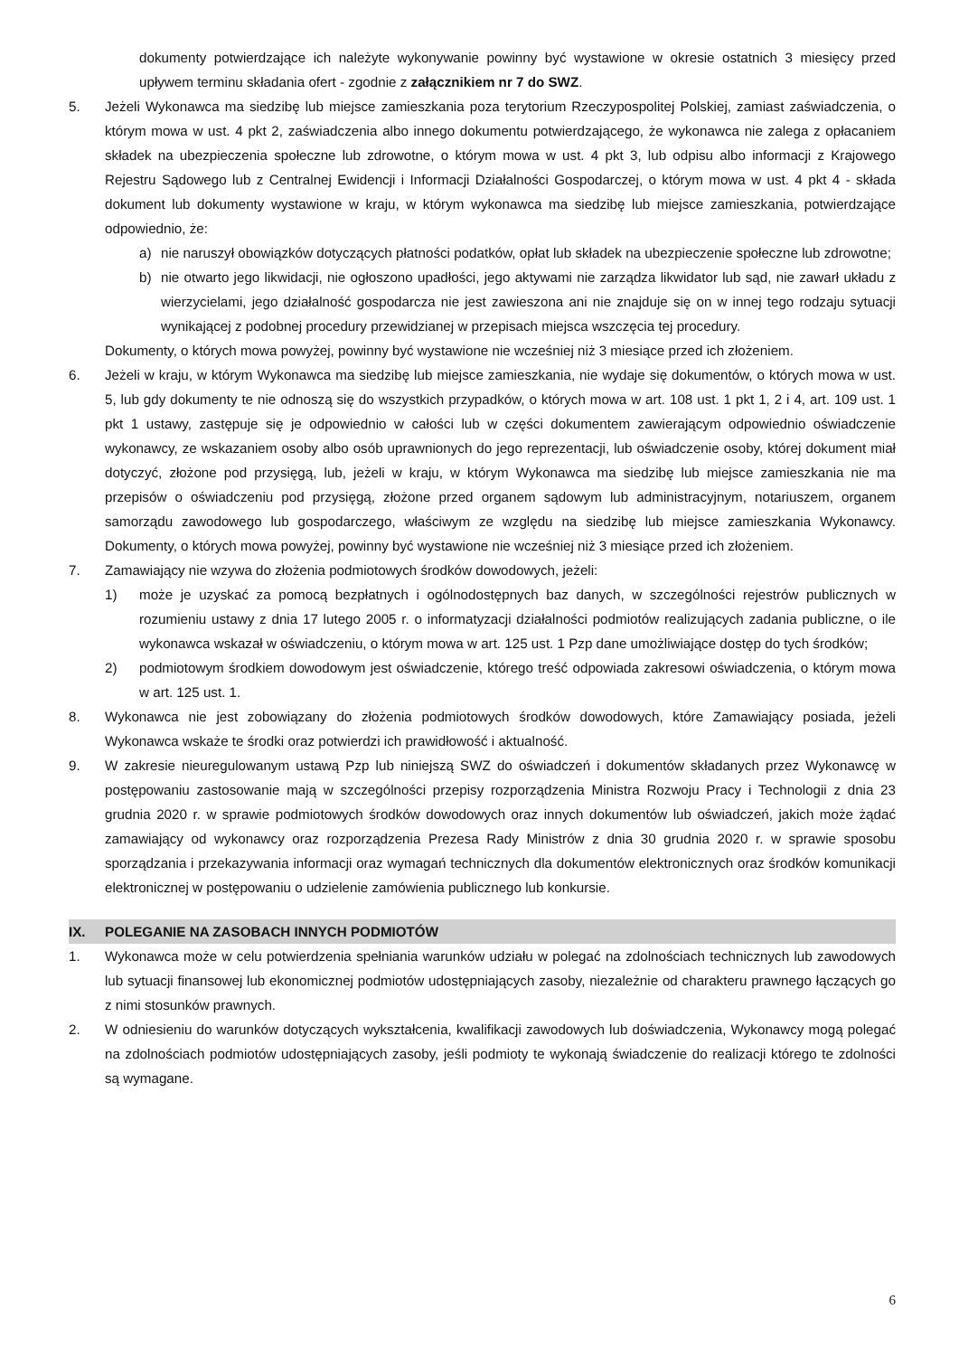dokumenty potwierdzające ich należyte wykonywanie powinny być wystawione w okresie ostatnich 3 miesięcy przed upływem terminu składania ofert - zgodnie z załącznikiem nr 7 do SWZ.
5. Jeżeli Wykonawca ma siedzibę lub miejsce zamieszkania poza terytorium Rzeczypospolitej Polskiej, zamiast zaświadczenia, o którym mowa w ust. 4 pkt 2, zaświadczenia albo innego dokumentu potwierdzającego, że wykonawca nie zalega z opłacaniem składek na ubezpieczenia społeczne lub zdrowotne, o którym mowa w ust. 4 pkt 3, lub odpisu albo informacji z Krajowego Rejestru Sądowego lub z Centralnej Ewidencji i Informacji Działalności Gospodarczej, o którym mowa w ust. 4 pkt 4 - składa dokument lub dokumenty wystawione w kraju, w którym wykonawca ma siedzibę lub miejsce zamieszkania, potwierdzające odpowiednio, że:
a) nie naruszył obowiązków dotyczących płatności podatków, opłat lub składek na ubezpieczenie społeczne lub zdrowotne;
b) nie otwarto jego likwidacji, nie ogłoszono upadłości, jego aktywami nie zarządza likwidator lub sąd, nie zawarł układu z wierzycielami, jego działalność gospodarcza nie jest zawieszona ani nie znajduje się on w innej tego rodzaju sytuacji wynikającej z podobnej procedury przewidzianej w przepisach miejsca wszczęcia tej procedury.
Dokumenty, o których mowa powyżej, powinny być wystawione nie wcześniej niż 3 miesiące przed ich złożeniem.
6. Jeżeli w kraju, w którym Wykonawca ma siedzibę lub miejsce zamieszkania, nie wydaje się dokumentów, o których mowa w ust. 5, lub gdy dokumenty te nie odnoszą się do wszystkich przypadków, o których mowa w art. 108 ust. 1 pkt 1, 2 i 4, art. 109 ust. 1 pkt 1 ustawy, zastępuje się je odpowiednio w całości lub w części dokumentem zawierającym odpowiednio oświadczenie wykonawcy, ze wskazaniem osoby albo osób uprawnionych do jego reprezentacji, lub oświadczenie osoby, której dokument miał dotyczyć, złożone pod przysięgą, lub, jeżeli w kraju, w którym Wykonawca ma siedzibę lub miejsce zamieszkania nie ma przepisów o oświadczeniu pod przysięgą, złożone przed organem sądowym lub administracyjnym, notariuszem, organem samorządu zawodowego lub gospodarczego, właściwym ze względu na siedzibę lub miejsce zamieszkania Wykonawcy. Dokumenty, o których mowa powyżej, powinny być wystawione nie wcześniej niż 3 miesiące przed ich złożeniem.
7. Zamawiający nie wzywa do złożenia podmiotowych środków dowodowych, jeżeli:
1) może je uzyskać za pomocą bezpłatnych i ogólnodostępnych baz danych, w szczególności rejestrów publicznych w rozumieniu ustawy z dnia 17 lutego 2005 r. o informatyzacji działalności podmiotów realizujących zadania publiczne, o ile wykonawca wskazał w oświadczeniu, o którym mowa w art. 125 ust. 1 Pzp dane umożliwiające dostęp do tych środków;
2) podmiotowym środkiem dowodowym jest oświadczenie, którego treść odpowiada zakresowi oświadczenia, o którym mowa w art. 125 ust. 1.
8. Wykonawca nie jest zobowiązany do złożenia podmiotowych środków dowodowych, które Zamawiający posiada, jeżeli Wykonawca wskaże te środki oraz potwierdzi ich prawidłowość i aktualność.
9. W zakresie nieuregulowanym ustawą Pzp lub niniejszą SWZ do oświadczeń i dokumentów składanych przez Wykonawcę w postępowaniu zastosowanie mają w szczególności przepisy rozporządzenia Ministra Rozwoju Pracy i Technologii z dnia 23 grudnia 2020 r. w sprawie podmiotowych środków dowodowych oraz innych dokumentów lub oświadczeń, jakich może żądać zamawiający od wykonawcy oraz rozporządzenia Prezesa Rady Ministrów z dnia 30 grudnia 2020 r. w sprawie sposobu sporządzania i przekazywania informacji oraz wymagań technicznych dla dokumentów elektronicznych oraz środków komunikacji elektronicznej w postępowaniu o udzielenie zamówienia publicznego lub konkursie.
IX. POLEGANIE NA ZASOBACH INNYCH PODMIOTÓW
1. Wykonawca może w celu potwierdzenia spełniania warunków udziału w polegać na zdolnościach technicznych lub zawodowych lub sytuacji finansowej lub ekonomicznej podmiotów udostępniających zasoby, niezależnie od charakteru prawnego łączących go z nimi stosunków prawnych.
2. W odniesieniu do warunków dotyczących wykształcenia, kwalifikacji zawodowych lub doświadczenia, Wykonawcy mogą polegać na zdolnościach podmiotów udostępniających zasoby, jeśli podmioty te wykonają świadczenie do realizacji którego te zdolności są wymagane.
6